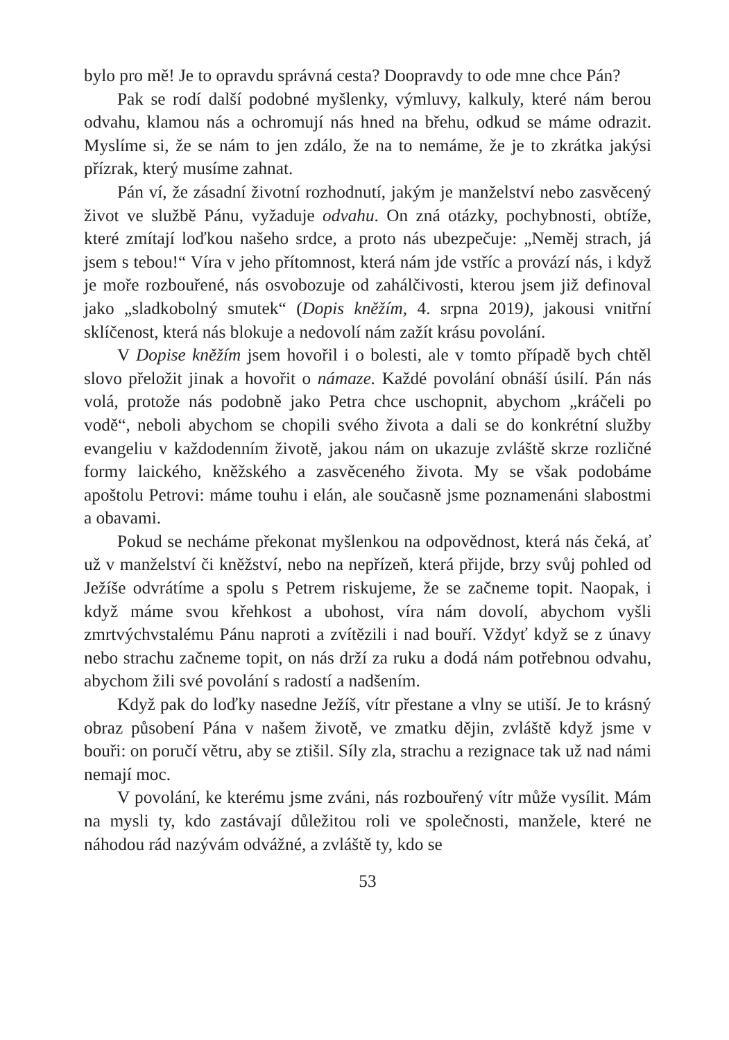bylo pro mě! Je to opravdu správná cesta? Doopravdy to ode mne chce Pán?
Pak se rodí další podobné myšlenky, výmluvy, kalkuly, které nám berou odvahu, klamou nás a ochromují nás hned na břehu, odkud se máme odrazit. Myslíme si, že se nám to jen zdálo, že na to nemáme, že je to zkrátka jakýsi přízrak, který musíme zahnat.
Pán ví, že zásadní životní rozhodnutí, jakým je manželství nebo zasvěcený život ve službě Pánu, vyžaduje odvahu. On zná otázky, pochybnosti, obtíže, které zmítají loďkou našeho srdce, a proto nás ubezpečuje: „Neměj strach, já jsem s tebou!“ Víra v jeho přítomnost, která nám jde vstříc a provází nás, i když je moře rozbouřené, nás osvobozuje od zahálčivosti, kterou jsem již definoval jako „sladkobolný smutek“ (Dopis kněžím, 4. srpna 2019), jakousi vnitřní sklíčenost, která nás blokuje a nedovolí nám zažít krásu povolání.
V Dopise kněžím jsem hovořil i o bolesti, ale v tomto případě bych chtěl slovo přeložit jinak a hovořit o námaze. Každé povolání obnáší úsilí. Pán nás volá, protože nás podobně jako Petra chce uschopnit, abychom „kráčeli po vodě“, neboli abychom se chopili svého života a dali se do konkrétní služby evangeliu v každodenním životě, jakou nám on ukazuje zvláště skrze rozličné formy laického, kněžského a zasvěceného života. My se však podobáme apoštolu Petrovi: máme touhu i elán, ale současně jsme poznamenáni slabostmi a obavami.
Pokud se necháme překonat myšlenkou na odpovědnost, která nás čeká, ať už v manželství či kněžství, nebo na nepřízeň, která přijde, brzy svůj pohled od Ježíše odvrátíme a spolu s Petrem riskujeme, že se začneme topit. Naopak, i když máme svou křehkost a ubohost, víra nám dovolí, abychom vyšli zmrtvýchvstalému Pánu naproti a zvítězili i nad bouří. Vždyť když se z únavy nebo strachu začneme topit, on nás drží za ruku a dodá nám potřebnou odvahu, abychom žili své povolání s radostí a nadšením.
Když pak do loďky nasedne Ježíš, vítr přestane a vlny se utiší. Je to krásný obraz působení Pána v našem životě, ve zmatku dějin, zvláště když jsme v bouři: on poručí větru, aby se ztišil. Síly zla, strachu a rezignace tak už nad námi nemají moc.
V povolání, ke kterému jsme zváni, nás rozbouřený vítr může vysílit. Mám na mysli ty, kdo zastávají důležitou roli ve společnosti, manžele, které ne náhodou rád nazývám odvážné, a zvláště ty, kdo se
53